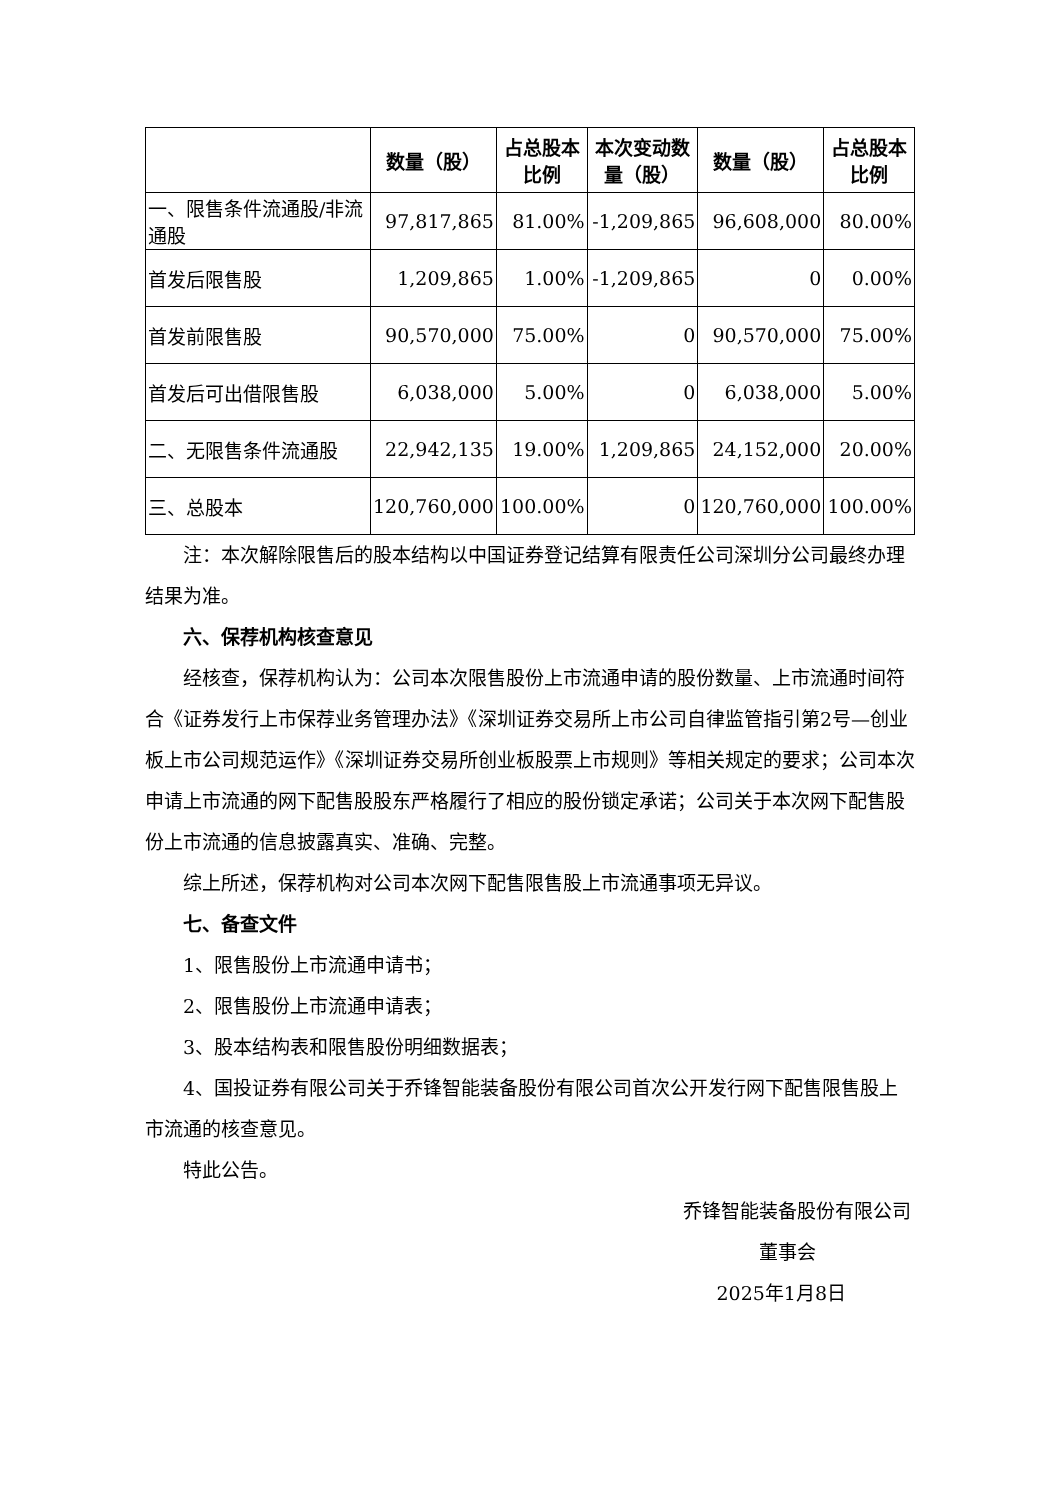| | 数量（股） | 占总股本比例 | 本次变动数量（股） | 数量（股） | 占总股本比例 |
| --- | --- | --- | --- | --- | --- |
| 一、限售条件流通股/非流通股 | 97,817,865 | 81.00% | -1,209,865 | 96,608,000 | 80.00% |
| 首发后限售股 | 1,209,865 | 1.00% | -1,209,865 | 0 | 0.00% |
| 首发前限售股 | 90,570,000 | 75.00% | 0 | 90,570,000 | 75.00% |
| 首发后可出借限售股 | 6,038,000 | 5.00% | 0 | 6,038,000 | 5.00% |
| 二、无限售条件流通股 | 22,942,135 | 19.00% | 1,209,865 | 24,152,000 | 20.00% |
| 三、总股本 | 120,760,000 | 100.00% | 0 | 120,760,000 | 100.00% |
注：本次解除限售后的股本结构以中国证券登记结算有限责任公司深圳分公司最终办理结果为准。
六、保荐机构核查意见
经核查，保荐机构认为：公司本次限售股份上市流通申请的股份数量、上市流通时间符合《证券发行上市保荐业务管理办法》《深圳证券交易所上市公司自律监管指引第2号—创业板上市公司规范运作》《深圳证券交易所创业板股票上市规则》等相关规定的要求；公司本次申请上市流通的网下配售股股东严格履行了相应的股份锁定承诺；公司关于本次网下配售股份上市流通的信息披露真实、准确、完整。
综上所述，保荐机构对公司本次网下配售限售股上市流通事项无异议。
七、备查文件
1、限售股份上市流通申请书；
2、限售股份上市流通申请表；
3、股本结构表和限售股份明细数据表；
4、国投证券有限公司关于乔锋智能装备股份有限公司首次公开发行网下配售限售股上市流通的核查意见。
特此公告。
乔锋智能装备股份有限公司
董事会
2025年1月8日